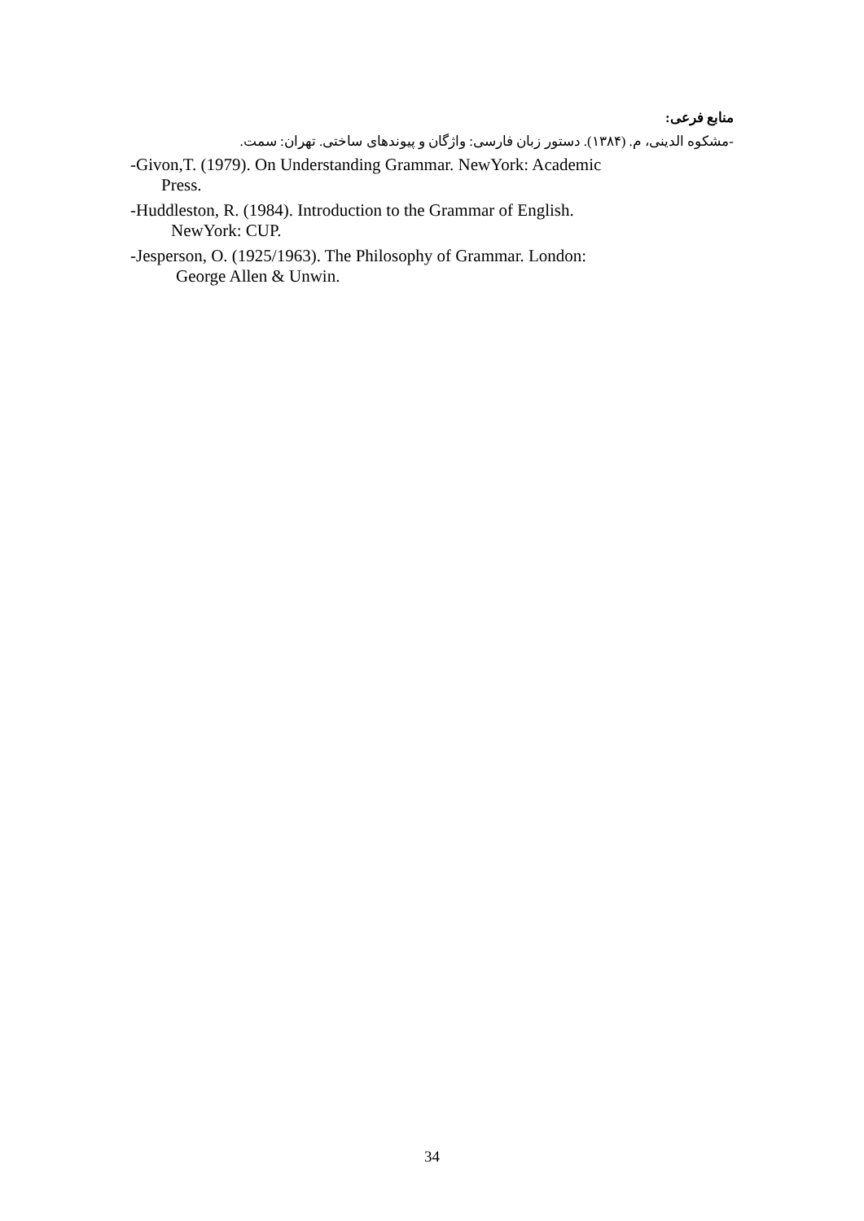منابع فرعی:
-مشکوه الدینی، م. (۱۳۸۴). دستور زبان فارسی: واژگان و پیوندهای ساختی. تهران: سمت.
-Givon,T. (1979). On Understanding Grammar. NewYork: Academic
Press.
-Huddleston, R. (1984). Introduction to the Grammar of English.
NewYork: CUP.
-Jesperson, O. (1925/1963). The Philosophy of Grammar. London:
George Allen & Unwin.
34